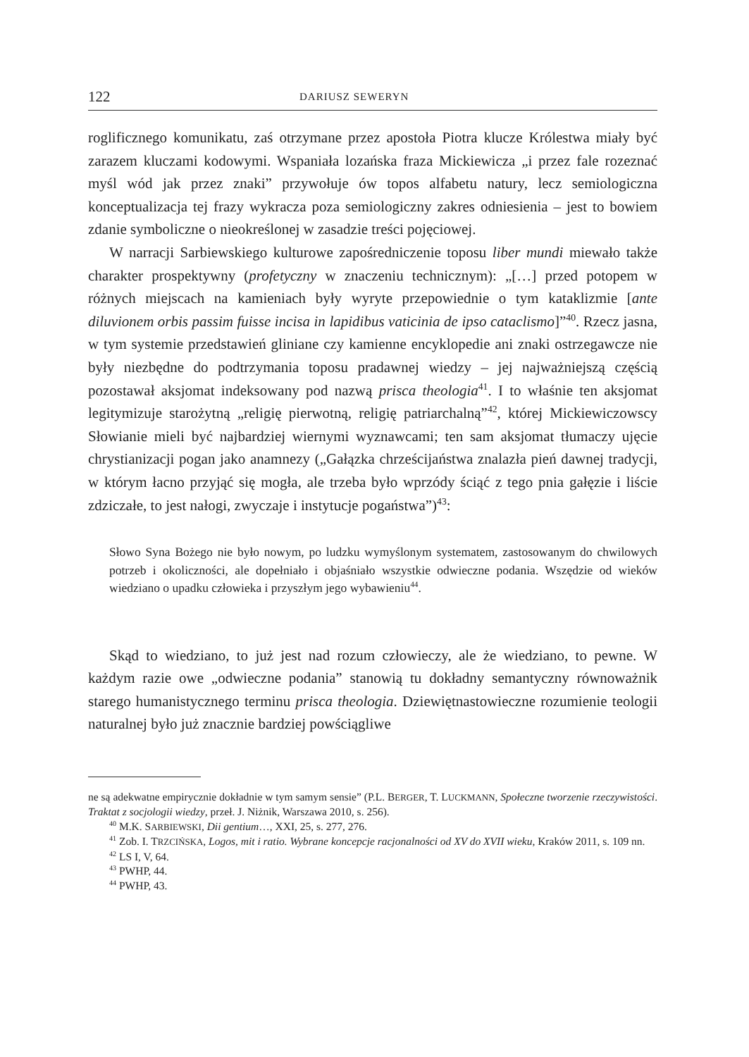122 DARIUSZ SEWERYN
roglificznego komunikatu, zaś otrzymane przez apostoła Piotra klucze Królestwa miały być zarazem kluczami kodowymi. Wspaniała lozańska fraza Mickiewicza „i przez fale rozeznać myśl wód jak przez znaki” przywołuje ów topos alfabetu natury, lecz semiologiczna konceptualizacja tej frazy wykracza poza semiologiczny zakres odniesienia – jest to bowiem zdanie symboliczne o nieokreślonej w zasadzie treści pojęciowej.
W narracji Sarbiewskiego kulturowe zapośredniczenie toposu liber mundi miewało także charakter prospektywny (profetyczny w znaczeniu technicznym): „[…] przed potopem w różnych miejscach na kamieniach były wyryte przepowiednie o tym kataklizmie [ante diluvionem orbis passim fuisse incisa in lapidibus vaticinia de ipso cataclismo]”<sup>40</sup>. Rzecz jasna, w tym systemie przedstawień gliniane czy kamienne encyklopedie ani znaki ostrzegawcze nie były niezbędne do podtrzymania toposu pradawnej wiedzy – jej najważniejszą częścią pozostawał aksjomat indeksowany pod nazwą prisca theologia<sup>41</sup>. I to właśnie ten aksjomat legitymizuje starożytną „religię pierwotną, religię patriarchalną”<sup>42</sup>, której Mickiewiczowscy Słowianie mieli być najbardziej wiernymi wyznawcami; ten sam aksjomat tłumaczy ujęcie chrystianizacji pogan jako anamnezy („Gałązka chrześcijaństwa znalazła pień dawnej tradycji, w którym łacno przyjąć się mogła, ale trzeba było wprzódy ściąć z tego pnia gałęzie i liście zdziczałe, to jest nałogi, zwyczaje i instytucje pogaństwa”)<sup>43</sup>:
Słowo Syna Bożego nie było nowym, po ludzku wymyślonym systematem, zastosowanym do chwilowych potrzeb i okoliczności, ale dopełniało i objaśniało wszystkie odwieczne podania. Wszędzie od wieków wiedziano o upadku człowieka i przyszłym jego wybawieniu<sup>44</sup>.
Skąd to wiedziano, to już jest nad rozum człowieczy, ale że wiedziano, to pewne. W każdym razie owe „odwieczne podania” stanowią tu dokładny semantyczny równoważnik starego humanistycznego terminu prisca theologia. Dziewiętnastowieczne rozumienie teologii naturalnej było już znacznie bardziej powściągliwe
ne są adekwatne empirycznie dokładnie w tym samym sensie” (P.L. BERGER, T. LUCKMANN, Społeczne tworzenie rzeczywistości. Traktat z socjologii wiedzy, przeł. J. Niżnik, Warszawa 2010, s. 256).
<sup>40</sup> M.K. SARBIEWSKI, Dii gentium…, XXI, 25, s. 277, 276.
<sup>41</sup> Zob. I. TRZCIŃSKA, Logos, mit i ratio. Wybrane koncepcje racjonalności od XV do XVII wieku, Kraków 2011, s. 109 nn.
<sup>42</sup> LS I, V, 64.
<sup>43</sup> PWHP, 44.
<sup>44</sup> PWHP, 43.